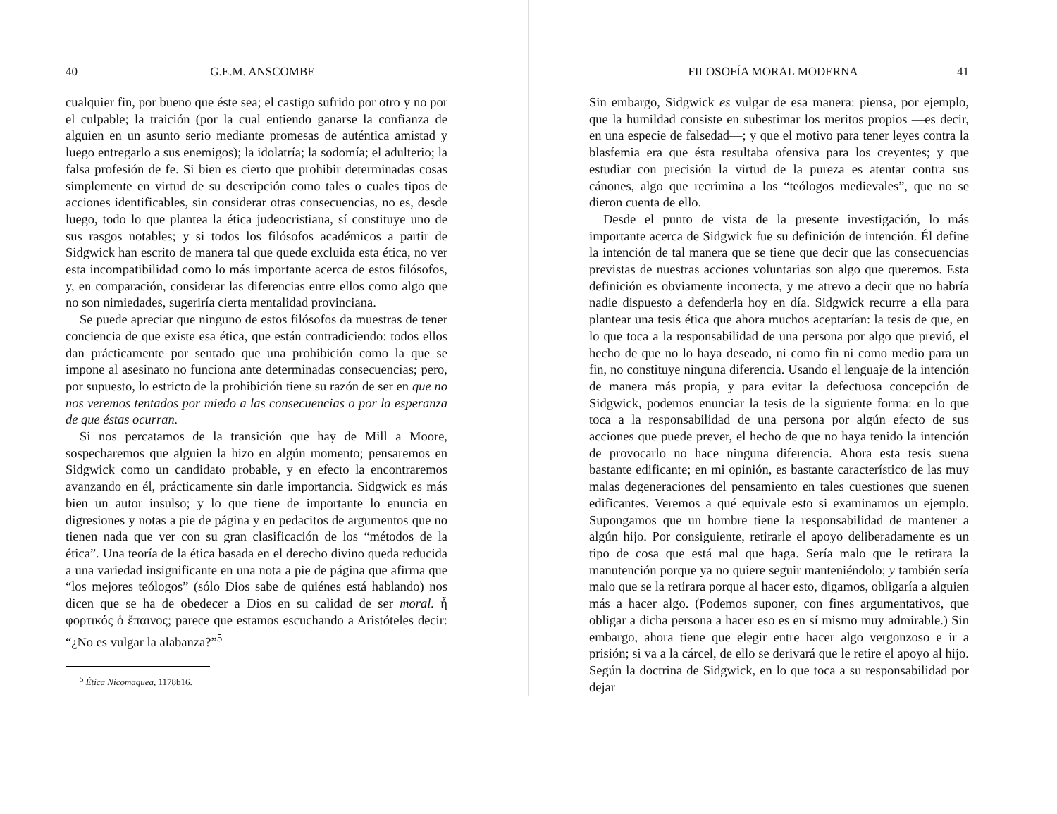40 G.E.M. ANSCOMBE
cualquier fin, por bueno que éste sea; el castigo sufrido por otro y no por el culpable; la traición (por la cual entiendo ganarse la confianza de alguien en un asunto serio mediante promesas de auténtica amistad y luego entregarlo a sus enemigos); la idolatría; la sodomía; el adulterio; la falsa profesión de fe. Si bien es cierto que prohibir determinadas cosas simplemente en virtud de su descripción como tales o cuales tipos de acciones identificables, sin considerar otras consecuencias, no es, desde luego, todo lo que plantea la ética judeocristiana, sí constituye uno de sus rasgos notables; y si todos los filósofos académicos a partir de Sidgwick han escrito de manera tal que quede excluida esta ética, no ver esta incompatibilidad como lo más importante acerca de estos filósofos, y, en comparación, considerar las diferencias entre ellos como algo que no son nimiedades, sugeriría cierta mentalidad provinciana.
Se puede apreciar que ninguno de estos filósofos da muestras de tener conciencia de que existe esa ética, que están contradiciendo: todos ellos dan prácticamente por sentado que una prohibición como la que se impone al asesinato no funciona ante determinadas consecuencias; pero, por supuesto, lo estricto de la prohibición tiene su razón de ser en que no nos veremos tentados por miedo a las consecuencias o por la esperanza de que éstas ocurran.
Si nos percatamos de la transición que hay de Mill a Moore, sospecharemos que alguien la hizo en algún momento; pensaremos en Sidgwick como un candidato probable, y en efecto la encontraremos avanzando en él, prácticamente sin darle importancia. Sidgwick es más bien un autor insulso; y lo que tiene de importante lo enuncia en digresiones y notas a pie de página y en pedacitos de argumentos que no tienen nada que ver con su gran clasificación de los “métodos de la ética”. Una teoría de la ética basada en el derecho divino queda reducida a una variedad insignificante en una nota a pie de página que afirma que “los mejores teólogos” (sólo Dios sabe de quiénes está hablando) nos dicen que se ha de obedecer a Dios en su calidad de ser moral. ἦ φορτικός ὁ ἔπαινος; parece que estamos escuchando a Aristóteles decir: “¿No es vulgar la alabanza?”<sup>5</sup>
<sup>5</sup> Ética Nicomaquea, 1178b16.
FILOSOFÍA MORAL MODERNA 41
Sin embargo, Sidgwick es vulgar de esa manera: piensa, por ejemplo, que la humildad consiste en subestimar los meritos propios —es decir, en una especie de falsedad—; y que el motivo para tener leyes contra la blasfemia era que ésta resultaba ofensiva para los creyentes; y que estudiar con precisión la virtud de la pureza es atentar contra sus cánones, algo que recrimina a los “teólogos medievales”, que no se dieron cuenta de ello.
Desde el punto de vista de la presente investigación, lo más importante acerca de Sidgwick fue su definición de intención. Él define la intención de tal manera que se tiene que decir que las consecuencias previstas de nuestras acciones voluntarias son algo que queremos. Esta definición es obviamente incorrecta, y me atrevo a decir que no habría nadie dispuesto a defenderla hoy en día. Sidgwick recurre a ella para plantear una tesis ética que ahora muchos aceptarían: la tesis de que, en lo que toca a la responsabilidad de una persona por algo que previó, el hecho de que no lo haya deseado, ni como fin ni como medio para un fin, no constituye ninguna diferencia. Usando el lenguaje de la intención de manera más propia, y para evitar la defectuosa concepción de Sidgwick, podemos enunciar la tesis de la siguiente forma: en lo que toca a la responsabilidad de una persona por algún efecto de sus acciones que puede prever, el hecho de que no haya tenido la intención de provocarlo no hace ninguna diferencia. Ahora esta tesis suena bastante edificante; en mi opinión, es bastante característico de las muy malas degeneraciones del pensamiento en tales cuestiones que suenen edificantes. Veremos a qué equivale esto si examinamos un ejemplo. Supongamos que un hombre tiene la responsabilidad de mantener a algún hijo. Por consiguiente, retirarle el apoyo deliberadamente es un tipo de cosa que está mal que haga. Sería malo que le retirara la manutención porque ya no quiere seguir manteniéndolo; y también sería malo que se la retirara porque al hacer esto, digamos, obligaría a alguien más a hacer algo. (Podemos suponer, con fines argumentativos, que obligar a dicha persona a hacer eso es en sí mismo muy admirable.) Sin embargo, ahora tiene que elegir entre hacer algo vergonzoso e ir a prisión; si va a la cárcel, de ello se derivará que le retire el apoyo al hijo. Según la doctrina de Sidgwick, en lo que toca a su responsabilidad por dejar